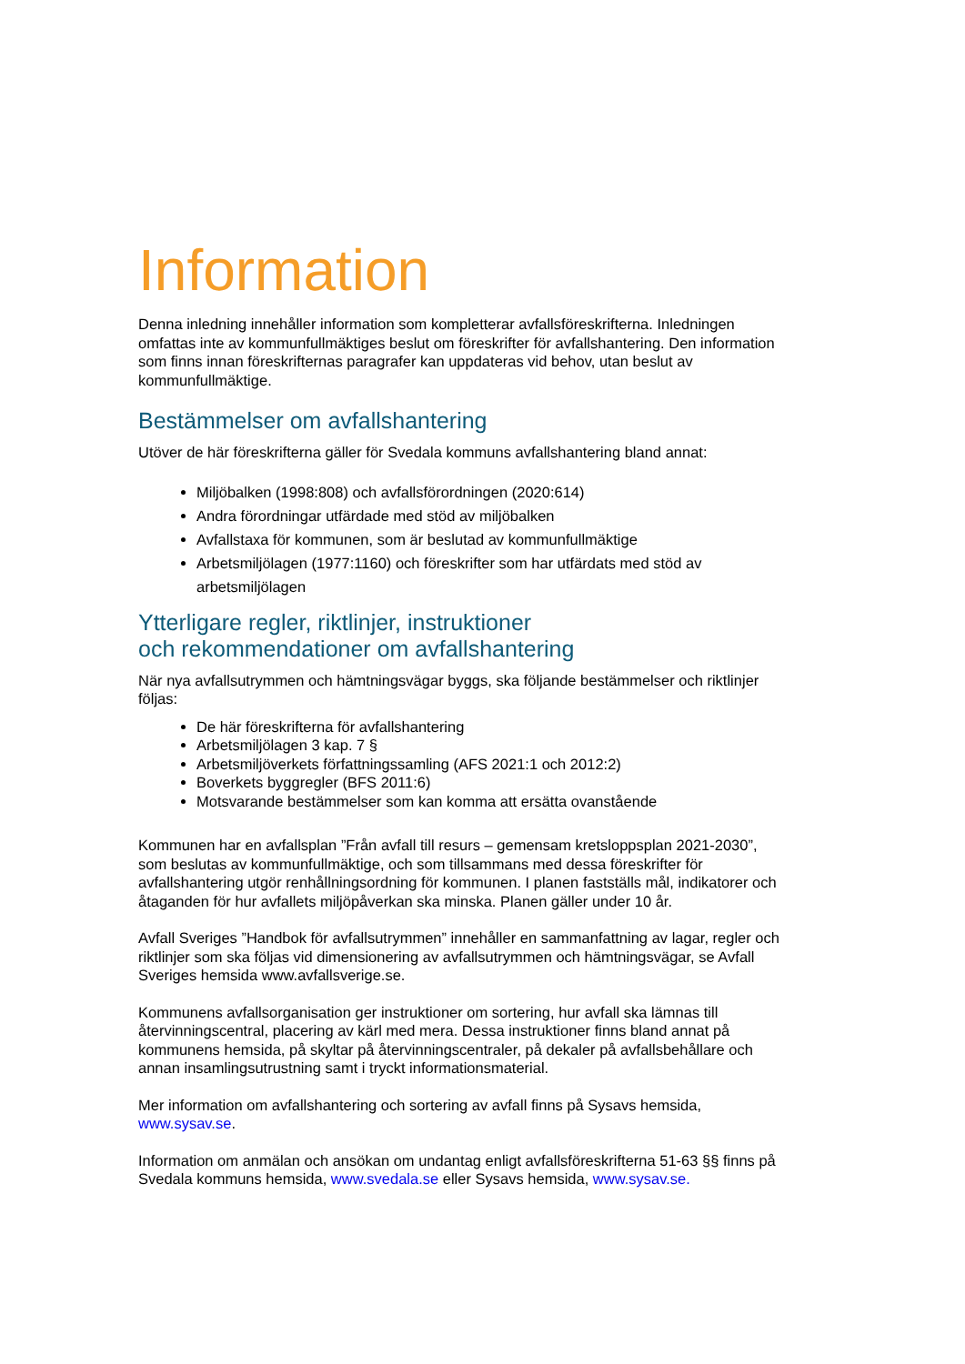Information
Denna inledning innehåller information som kompletterar avfallsföreskrifterna. Inledningen omfattas inte av kommunfullmäktiges beslut om föreskrifter för avfallshantering. Den information som finns innan föreskrifternas paragrafer kan uppdateras vid behov, utan beslut av kommunfullmäktige.
Bestämmelser om avfallshantering
Utöver de här föreskrifterna gäller för Svedala kommuns avfallshantering bland annat:
Miljöbalken (1998:808) och avfallsförordningen (2020:614)
Andra förordningar utfärdade med stöd av miljöbalken
Avfallstaxa för kommunen, som är beslutad av kommunfullmäktige
Arbetsmiljölagen (1977:1160) och föreskrifter som har utfärdats med stöd av arbetsmiljölagen
Ytterligare regler, riktlinjer, instruktioner
och rekommendationer om avfallshantering
När nya avfallsutrymmen och hämtningsvägar byggs, ska följande bestämmelser och riktlinjer följas:
De här föreskrifterna för avfallshantering
Arbetsmiljölagen 3 kap. 7 §
Arbetsmiljöverkets författningssamling (AFS 2021:1 och 2012:2)
Boverkets byggregler (BFS 2011:6)
Motsvarande bestämmelser som kan komma att ersätta ovanstående
Kommunen har en avfallsplan ”Från avfall till resurs – gemensam kretsloppsplan 2021-2030”, som beslutas av kommunfullmäktige, och som tillsammans med dessa föreskrifter för avfallshantering utgör renhållningsordning för kommunen. I planen fastställs mål, indikatorer och åtaganden för hur avfallets miljöpåverkan ska minska. Planen gäller under 10 år.
Avfall Sveriges ”Handbok för avfallsutrymmen” innehåller en sammanfattning av lagar, regler och riktlinjer som ska följas vid dimensionering av avfallsutrymmen och hämtningsvägar, se Avfall Sveriges hemsida www.avfallsverige.se.
Kommunens avfallsorganisation ger instruktioner om sortering, hur avfall ska lämnas till återvinningscentral, placering av kärl med mera. Dessa instruktioner finns bland annat på kommunens hemsida, på skyltar på återvinningscentraler, på dekaler på avfallsbehållare och annan insamlingsutrustning samt i tryckt informationsmaterial.
Mer information om avfallshantering och sortering av avfall finns på Sysavs hemsida, www.sysav.se.
Information om anmälan och ansökan om undantag enligt avfallsföreskrifterna 51-63 §§ finns på Svedala kommuns hemsida, www.svedala.se eller Sysavs hemsida, www.sysav.se.